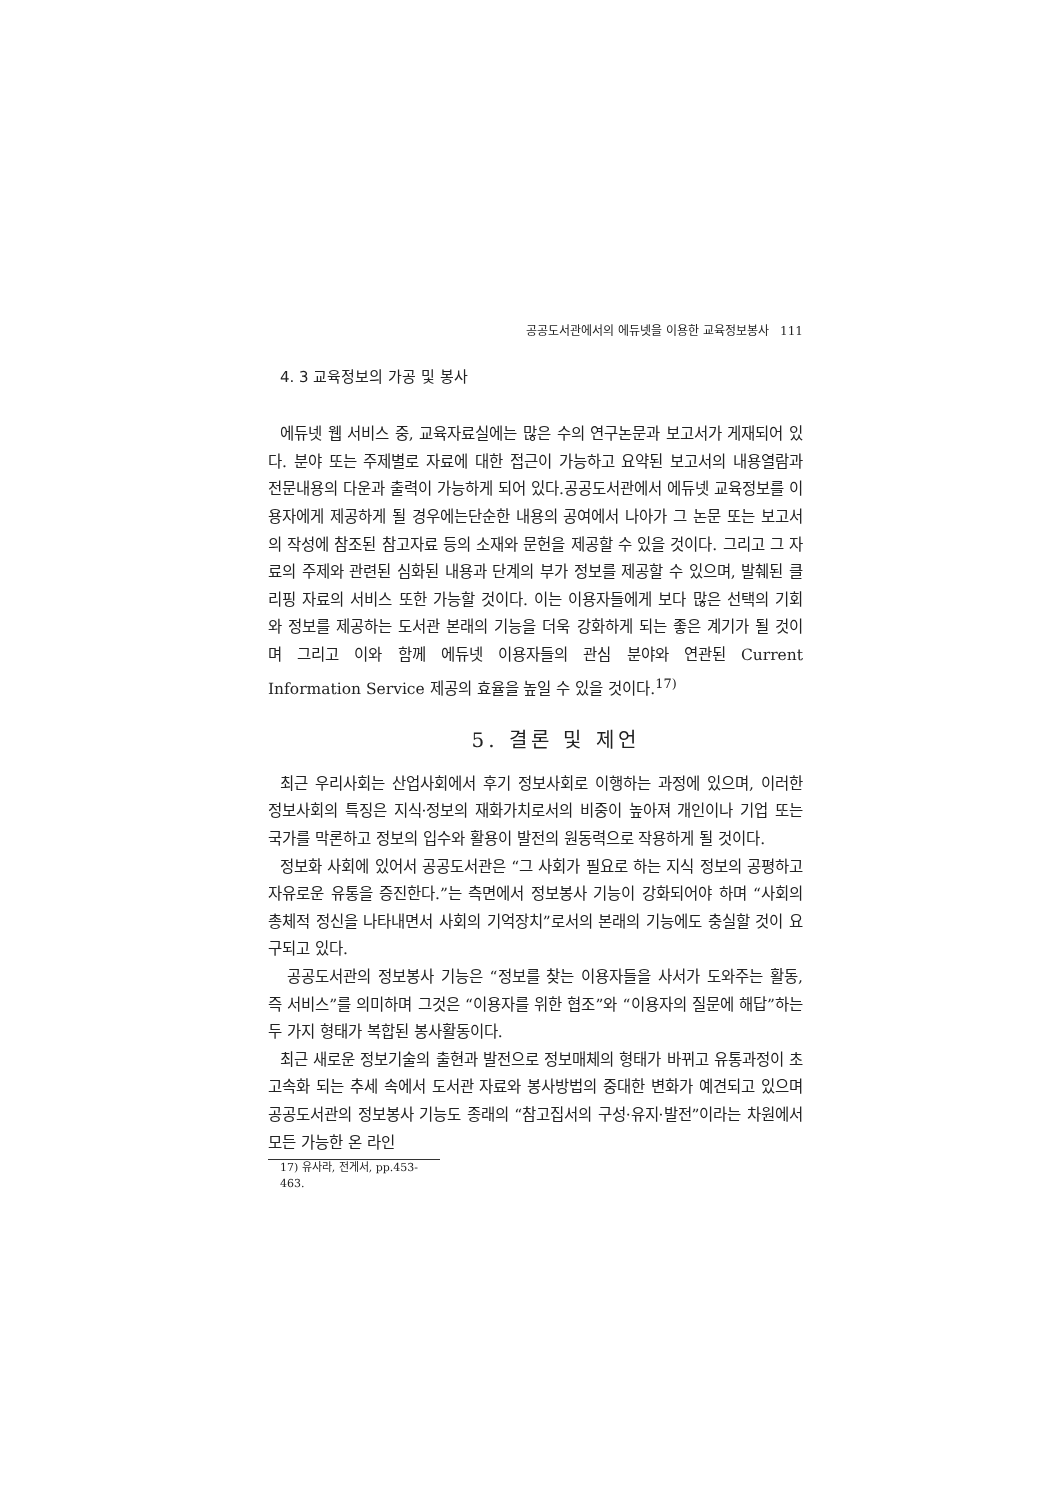공공도서관에서의 에듀넷을 이용한 교육정보봉사 111
4. 3 교육정보의 가공 및 봉사
에듀넷 웹 서비스 중, 교육자료실에는 많은 수의 연구논문과 보고서가 게재되어 있다. 분야 또는 주제별로 자료에 대한 접근이 가능하고 요약된 보고서의 내용열람과 전문내용의 다운과 출력이 가능하게 되어 있다.공공도서관에서 에듀넷 교육정보를 이용자에게 제공하게 될 경우에는단순한 내용의 공여에서 나아가 그 논문 또는 보고서의 작성에 참조된 참고자료 등의 소재와 문헌을 제공할 수 있을 것이다. 그리고 그 자료의 주제와 관련된 심화된 내용과 단계의 부가 정보를 제공할 수 있으며, 발췌된 클리핑 자료의 서비스 또한 가능할 것이다. 이는 이용자들에게 보다 많은 선택의 기회와 정보를 제공하는 도서관 본래의 기능을 더욱 강화하게 되는 좋은 계기가 될 것이며 그리고 이와 함께 에듀넷 이용자들의 관심 분야와 연관된 Current Information Service 제공의 효율을 높일 수 있을 것이다.<sup>17)</sup>
5. 결론 및 제언
최근 우리사회는 산업사회에서 후기 정보사회로 이행하는 과정에 있으며, 이러한 정보사회의 특징은 지식·정보의 재화가치로서의 비중이 높아져 개인이나 기업 또는 국가를 막론하고 정보의 입수와 활용이 발전의 원동력으로 작용하게 될 것이다.
정보화 사회에 있어서 공공도서관은 “그 사회가 필요로 하는 지식 정보의 공평하고 자유로운 유통을 증진한다.”는 측면에서 정보봉사 기능이 강화되어야 하며 “사회의 총체적 정신을 나타내면서 사회의 기억장치”로서의 본래의 기능에도 충실할 것이 요구되고 있다.
공공도서관의 정보봉사 기능은 “정보를 찾는 이용자들을 사서가 도와주는 활동, 즉 서비스”를 의미하며 그것은 “이용자를 위한 협조”와 “이용자의 질문에 해답”하는 두 가지 형태가 복합된 봉사활동이다.
최근 새로운 정보기술의 출현과 발전으로 정보매체의 형태가 바뀌고 유통과정이 초고속화 되는 추세 속에서 도서관 자료와 봉사방법의 중대한 변화가 예견되고 있으며 공공도서관의 정보봉사 기능도 종래의 “참고집서의 구성·유지·발전”이라는 차원에서 모든 가능한 온 라인
17) 유사라, 전게서, pp.453-463.